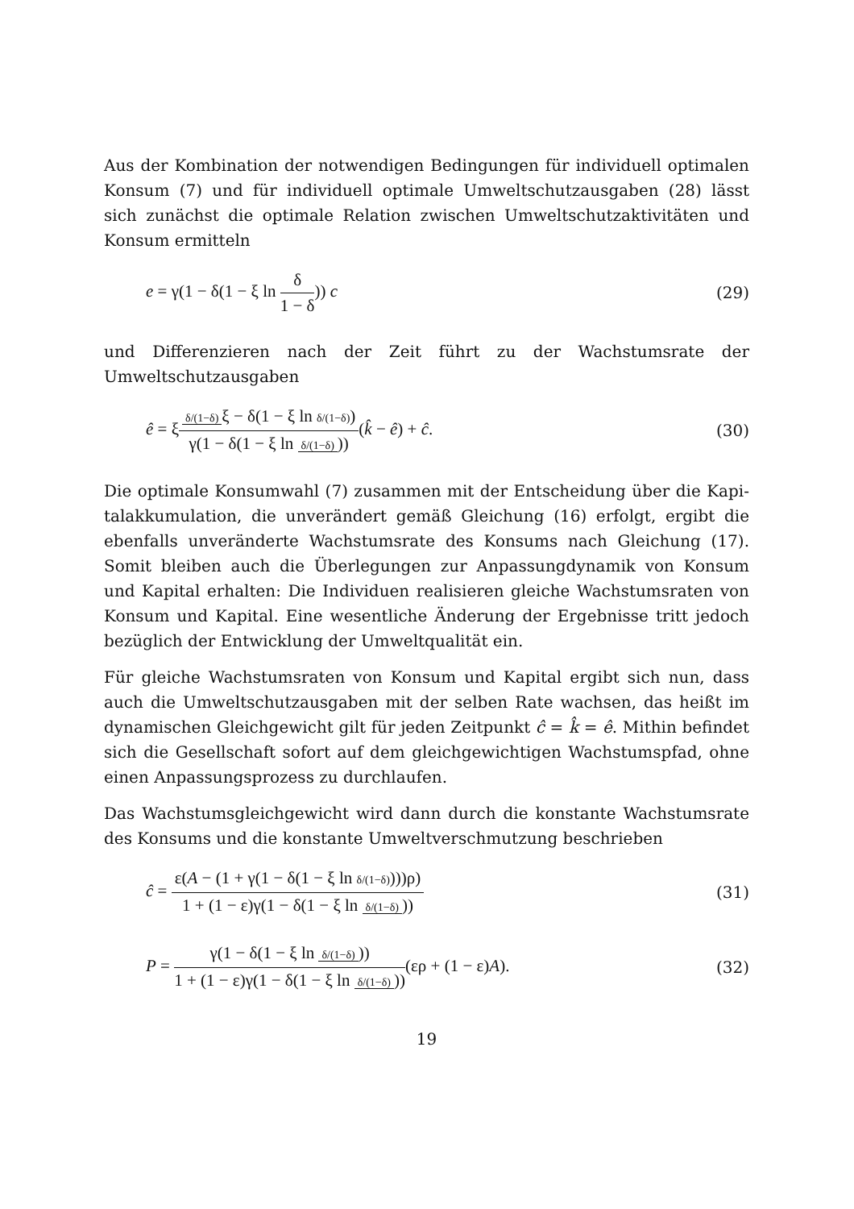Aus der Kombination der notwendigen Bedingungen für individuell optimalen Konsum (7) und für individuell optimale Umweltschutzausgaben (28) lässt sich zunächst die optimale Relation zwischen Umweltschutzaktivitäten und Konsum ermitteln
e = γ(1 − δ(1 − ξ ln δ 1 − δ)) c
(29)
und Differenzieren nach der Zeit führt zu der Wachstumsrate der Umweltschutz­ausgaben
ê = ξδ/(1−δ) ξ − δ(1 − ξ ln δ/(1−δ)) γ(1 − δ(1 − ξ ln δ/(1−δ)))(k̂ − ê) + ĉ.
(30)
Die optimale Konsumwahl (7) zusammen mit der Entscheidung über die Kapi­talakkumulation, die unverändert gemäß Gleichung (16) erfolgt, ergibt die eben­falls unveränderte Wachstumsrate des Konsums nach Gleichung (17). Somit blei­ben auch die Überlegungen zur Anpassungdynamik von Konsum und Kapital er­halten: Die Individuen realisieren gleiche Wachstumsraten von Konsum und Kapi­tal. Eine wesentliche Änderung der Ergebnisse tritt jedoch bezüglich der Entwick­lung der Umweltqualität ein.
Für gleiche Wachstumsraten von Konsum und Kapital ergibt sich nun, dass auch die Umweltschutzausgaben mit der selben Rate wachsen, das heißt im dynami­schen Gleichgewicht gilt für jeden Zeitpunkt ĉ = k̂ = ê. Mithin befindet sich die Gesellschaft sofort auf dem gleichgewichtigen Wachstumspfad, ohne einen Anpas­sungsprozess zu durchlaufen.
Das Wachstumsgleichgewicht wird dann durch die konstante Wachstumsrate des Konsums und die konstante Umweltverschmutzung beschrieben
ĉ = ε(A − (1 + γ(1 − δ(1 − ξ ln δ/(1−δ))))ρ) 1 + (1 − ε)γ(1 − δ(1 − ξ ln δ/(1−δ)))
(31)
P = γ(1 − δ(1 − ξ ln δ/(1−δ))) 1 + (1 − ε)γ(1 − δ(1 − ξ ln δ/(1−δ)))(ερ + (1 − ε)A).
(32)
19